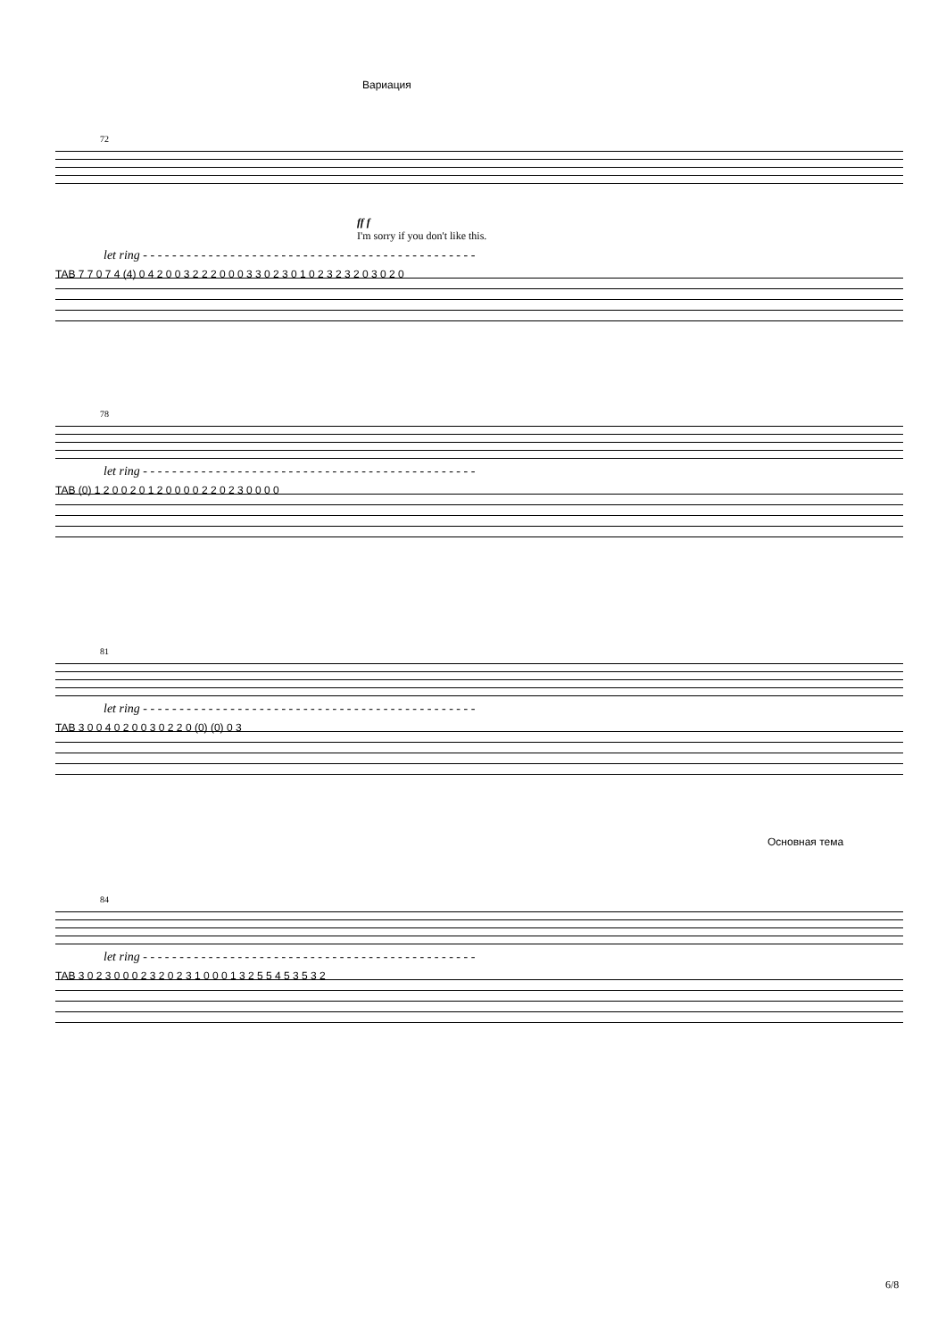Вариация
72
ff f
I'm sorry if you don't like this.
let ring - - - - - - - - - - - - - - - - - - - - - - - - - - - - - - - - - - - - - - - - - - - - - -
TAB 7 7 0 7 4 (4) 0 4 2 0 0 3 2 2 2 0 0 0 3 3 0 2 3 0 1 0 2 3 2 3 2 0 3 0 2 0
78
let ring - - - - - - - - - - - - - - - - - - - - - - - - - - - - - - - - - - - - - - - - - - - - - -
TAB (0) 1 2 0 0 2 0 1 2 0 0 0 0 2 2 0 2 3 0 0 0 0
81
let ring - - - - - - - - - - - - - - - - - - - - - - - - - - - - - - - - - - - - - - - - - - - - - -
TAB 3 0 0 4 0 2 0 0 3 0 2 2 0 (0) (0) 0 3
Основная тема
84
let ring - - - - - - - - - - - - - - - - - - - - - - - - - - - - - - - - - - - - - - - - - - - - - -
TAB 3 0 2 3 0 0 0 2 3 2 0 2 3 1 0 0 0 1 3 2 5 5 4 5 3 5 3 2
6/8